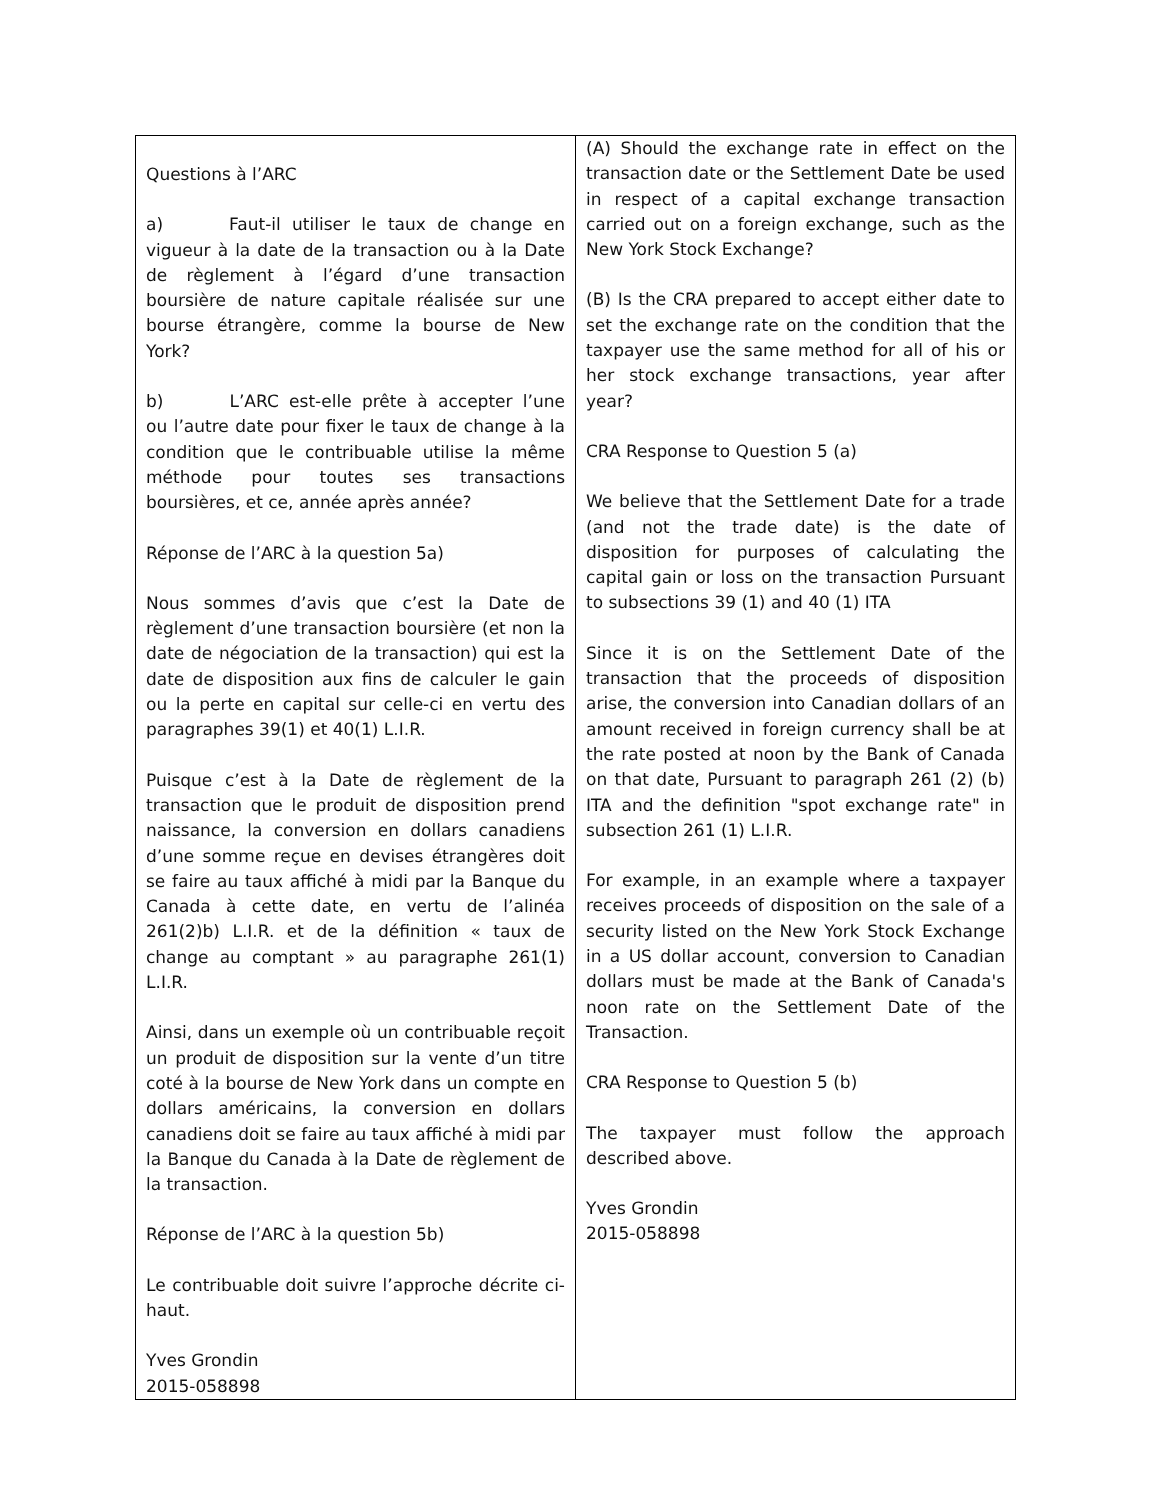| Questions à l’ARC a) Faut-il utiliser le taux de change en vigueur à la date de la transaction ou à la Date de règlement à l’égard d’une transaction boursière de nature capitale réalisée sur une bourse étrangère, comme la bourse de New York? b) L’ARC est-elle prête à accepter l’une ou l’autre date pour fixer le taux de change à la condition que le contribuable utilise la même méthode pour toutes ses transactions boursières, et ce, année après année? Réponse de l’ARC à la question 5a) Nous sommes d’avis que c’est la Date de règlement d’une transaction boursière (et non la date de négociation de la transaction) qui est la date de disposition aux fins de calculer le gain ou la perte en capital sur celle-ci en vertu des paragraphes 39(1) et 40(1) L.I.R. Puisque c’est à la Date de règlement de la transaction que le produit de disposition prend naissance, la conversion en dollars canadiens d’une somme reçue en devises étrangères doit se faire au taux affiché à midi par la Banque du Canada à cette date, en vertu de l’alinéa 261(2)b) L.I.R. et de la définition « taux de change au comptant » au paragraphe 261(1) L.I.R. Ainsi, dans un exemple où un contribuable reçoit un produit de disposition sur la vente d’un titre coté à la bourse de New York dans un compte en dollars américains, la conversion en dollars canadiens doit se faire au taux affiché à midi par la Banque du Canada à la Date de règlement de la transaction. Réponse de l’ARC à la question 5b) Le contribuable doit suivre l’approche décrite ci-haut. Yves Grondin 2015-058898 | (A) Should the exchange rate in effect on the transaction date or the Settlement Date be used in respect of a capital exchange transaction carried out on a foreign exchange, such as the New York Stock Exchange? (B) Is the CRA prepared to accept either date to set the exchange rate on the condition that the taxpayer use the same method for all of his or her stock exchange transactions, year after year? CRA Response to Question 5 (a) We believe that the Settlement Date for a trade (and not the trade date) is the date of disposition for purposes of calculating the capital gain or loss on the transaction Pursuant to subsections 39 (1) and 40 (1) ITA Since it is on the Settlement Date of the transaction that the proceeds of disposition arise, the conversion into Canadian dollars of an amount received in foreign currency shall be at the rate posted at noon by the Bank of Canada on that date, Pursuant to paragraph 261 (2) (b) ITA and the definition "spot exchange rate" in subsection 261 (1) L.I.R. For example, in an example where a taxpayer receives proceeds of disposition on the sale of a security listed on the New York Stock Exchange in a US dollar account, conversion to Canadian dollars must be made at the Bank of Canada's noon rate on the Settlement Date of the Transaction. CRA Response to Question 5 (b) The taxpayer must follow the approach described above. Yves Grondin 2015-058898 |